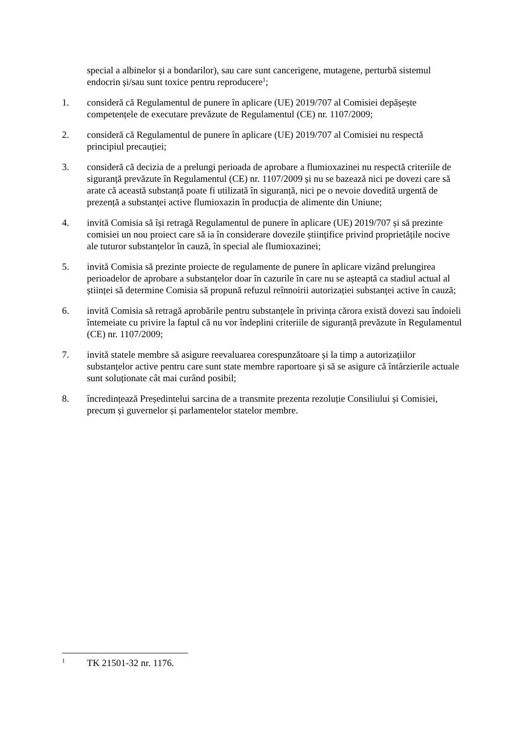special a albinelor și a bondarilor), sau care sunt cancerigene, mutagene, perturbă sistemul endocrin și/sau sunt toxice pentru reproducere<sup>1</sup>;
1. consideră că Regulamentul de punere în aplicare (UE) 2019/707 al Comisiei depășește competențele de executare prevăzute de Regulamentul (CE) nr. 1107/2009;
2. consideră că Regulamentul de punere în aplicare (UE) 2019/707 al Comisiei nu respectă principiul precauției;
3. consideră că decizia de a prelungi perioada de aprobare a flumioxazinei nu respectă criteriile de siguranță prevăzute în Regulamentul (CE) nr. 1107/2009 și nu se bazează nici pe dovezi care să arate că această substanță poate fi utilizată în siguranță, nici pe o nevoie dovedită urgentă de prezență a substanței active flumioxazin în producția de alimente din Uniune;
4. invită Comisia să își retragă Regulamentul de punere în aplicare (UE) 2019/707 și să prezinte comisiei un nou proiect care să ia în considerare dovezile științifice privind proprietățile nocive ale tuturor substanțelor în cauză, în special ale flumioxazinei;
5. invită Comisia să prezinte proiecte de regulamente de punere în aplicare vizând prelungirea perioadelor de aprobare a substanțelor doar în cazurile în care nu se așteaptă ca stadiul actual al științei să determine Comisia să propună refuzul reînnoirii autorizației substanței active în cauză;
6. invită Comisia să retragă aprobările pentru substanțele în privința cărora există dovezi sau îndoieli întemeiate cu privire la faptul că nu vor îndeplini criteriile de siguranță prevăzute în Regulamentul (CE) nr. 1107/2009;
7. invită statele membre să asigure reevaluarea corespunzătoare și la timp a autorizațiilor substanțelor active pentru care sunt state membre raportoare și să se asigure că întârzierile actuale sunt soluționate cât mai curând posibil;
8. încredințează Președintelui sarcina de a transmite prezenta rezoluție Consiliului și Comisiei, precum și guvernelor și parlamentelor statelor membre.
<sup>1</sup>
TK 21501-32 nr. 1176.